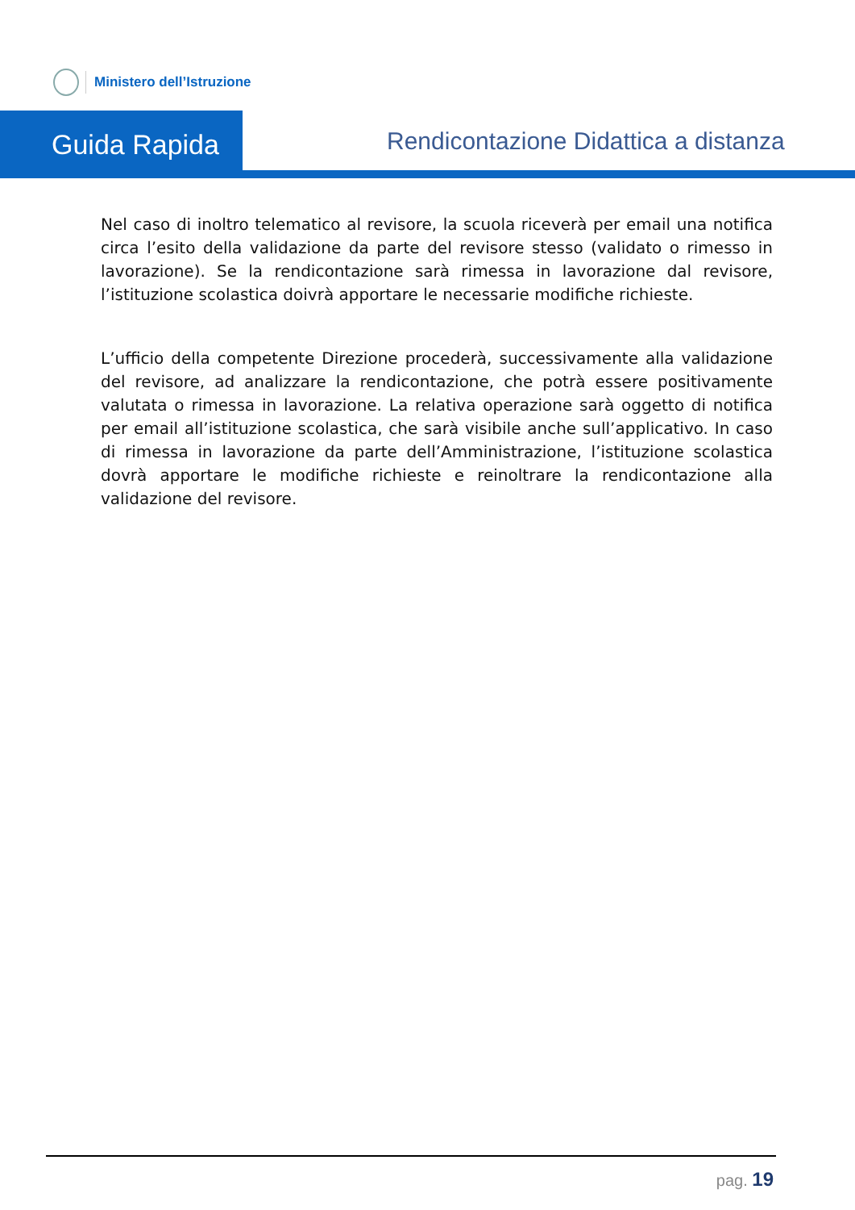Ministero dell’Istruzione
Guida Rapida
Rendicontazione Didattica a distanza
Nel caso di inoltro telematico al revisore, la scuola riceverà per email una notifica circa l’esito della validazione da parte del revisore stesso (validato o rimesso in lavorazione). Se la rendicontazione sarà rimessa in lavorazione dal revisore, l’istituzione scolastica doivrà apportare le necessarie modifiche richieste.
L’ufficio della competente Direzione procederà, successivamente alla validazione del revisore, ad analizzare la rendicontazione, che potrà essere positivamente valutata o rimessa in lavorazione. La relativa operazione sarà oggetto di notifica per email all’istituzione scolastica, che sarà visibile anche sull’applicativo. In caso di rimessa in lavorazione da parte dell’Amministrazione, l’istituzione scolastica dovrà apportare le modifiche richieste e reinoltrare la rendicontazione alla validazione del revisore.
pag. 19